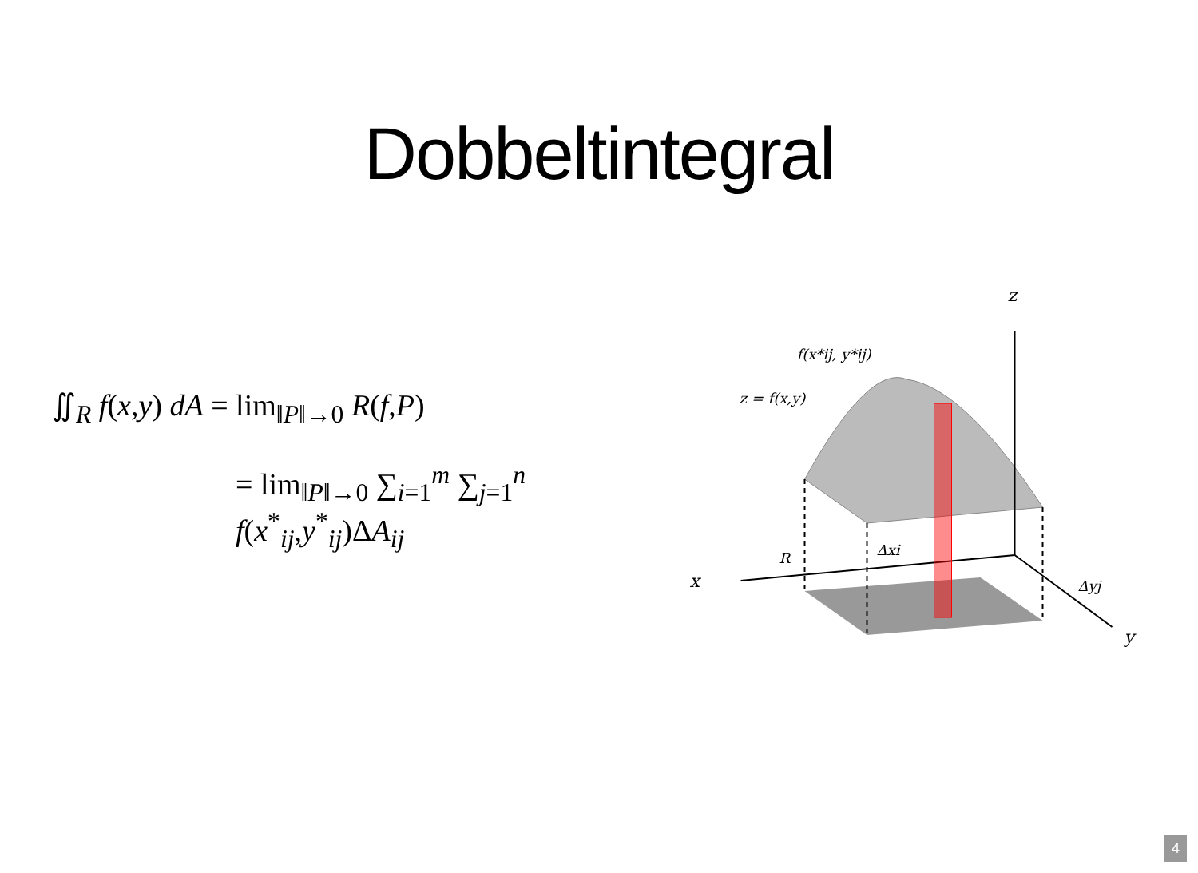Dobbeltintegral
∬<sub>R</sub> f(x,y) dA = lim<sub>‖P‖→0</sub> R(f,P)
= lim<sub>‖P‖→0</sub> ∑<sub>i=1</sub><sup>m</sup> ∑<sub>j=1</sub><sup>n</sup> f(x<sup>*</sup><sub>ij</sub>,y<sup>*</sup><sub>ij</sub>)ΔA<sub>ij</sub>
z
x
y
f(x*ij, y*ij)
z = f(x,y)
R
Δxi
Δyj
4